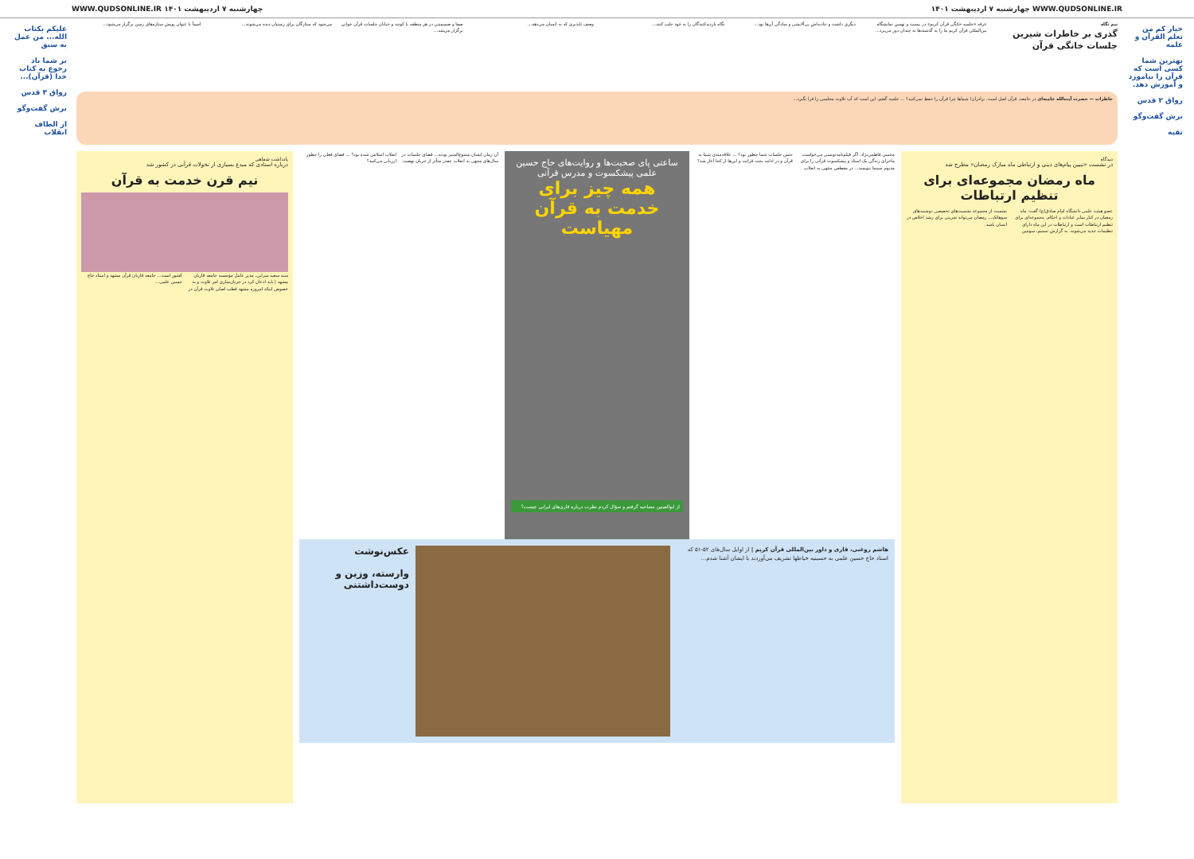WWW.QUDSONLINE.IR چهارشنبه ۷ اردیبهشت ۱۴۰۱ چهارشنبه ۷ اردیبهشت ۱۴۰۱ WWW.QUDSONLINE.IR
خیار کم من تعلم القرآن و علمه
بهترین شما کسی است که قرآن را بیاموزد و آموزش دهد.
رواق ۲ قدس
برش گفت‌وگو
تقیه
نیم نگاه
گذری بر خاطرات شیرین جلسات خانگی قرآن
غرفه «جلسه خانگی قرآن کریم» در بیست و نهمین نمایشگاه بین‌المللی قرآن کریم ما را به گذشته‌ها نه چندان دور می‌برد...
دیگری داشت و جاذبه‌اش بی‌آلایشی و سادگی آن‌ها بود...
نگاه بازدیدکنندگان را به خود جلب کنند...
وصف ناپذیری که به انسان می‌دهد...
صفا و صمیمیتی در هر منطقه با کوچه و خیابان جلسات قرآن خوانی برگزار می‌شد...
می‌شود که ستارگان برای زمینیان دیده می‌شوند...
اسماً با عنوان پویش ستاره‌های زمین برگزار می‌شود...
خاطرات — حضرت آیت‌الله خامنه‌ای در جامعه، قرآن اصل است. برادران! شماها چرا قرآن را حفظ نمی‌کنید؟ ... جلسه گفتم، این است که آب تلاوت مجلسی را فرا بگیرد...
دیدگاه
در نشست «تبیین پیام‌های دینی و ارتباطی ماه مبارک رمضان» مطرح شد
ماه رمضان مجموعه‌ای برای تنظیم ارتباطات
عضو هیئت علمی دانشگاه امام صادق(ع) گفت: ماه رمضان در کنار سایر عبادات و احکام، مجموعه‌ای برای تنظیم ارتباطات است و ارتباطات در این ماه دارای تنظیمات جدید می‌شوند. به گزارش تسنیم، سومین نشست از مجموعه نشست‌های تخصصی دوشنبه‌های سوهانک... رمضان می‌تواند تمرینی برای رشد اخلاص در انسان باشد.
محسن فاطمی‌نژاد: اگر فیلم‌نامه‌نویسی می‌خواست ماجرای زندگی یک استاد و پیشکسوت قرآنی را برای مدیوم سینما بنویسد... در مقطعی منتهی به انقلاب جنس جلسات شما چطور بود؟ ... علاقه‌مندی شما به قرآن و در ادامه بحث قرائت و این‌ها از کجا آغاز شد؟
ساعتی پای صحبت‌ها و روایت‌های حاج حسین علمی پیشکسوت و مدرس قرآنی
همه چیز برای خدمت به قرآن مهیاست
از ابوالعینین مصاحبه گرفتم و سؤال کردم نظرت درباره قاری‌های ایرانی چیست؟
آن زمان ایشان ممنوع‌المنبر بودند... فضای جلسات در سال‌های منتهی به انقلاب چقدر متأثر از جریان نهضت انقلاب اسلامی شده بود؟ ... فضای فعلی را چطور ارزیابی می‌کنید؟
هاشم روغنی، قاری و داور بین‌المللی قرآن کریم | از اوایل سال‌های ۵۲-۵۱ که استاد حاج حسین علمی به حسینیه خیاطها تشریف می‌آوردند با ایشان آشنا شدم...
عکس‌نوشت
وارسته، وزین و دوست‌داشتنی
یادداشت شفاهی
درباره استادی که مبدع بسیاری از تحولات قرآنی در کشور شد
نیم قرن خدمت به قرآن
سید سعید سرابی، مدیر عامل مؤسسه جامعه قاریان مشهد | باید اذعان کرد در جریان‌سازی امر تلاوت و به خصوص اینکه امروزه مشهد قطب اصلی تلاوت قرآن در کشور است... جامعه قاریان قرآن مشهد و استاد حاج حسین علمی...
علیکم بکتاب الله... من عمل به سبق
بر شما باد رجوع به کتاب خدا (قرآن)...
رواق ۳ قدس
برش گفت‌وگو
از الطاف انقلاب